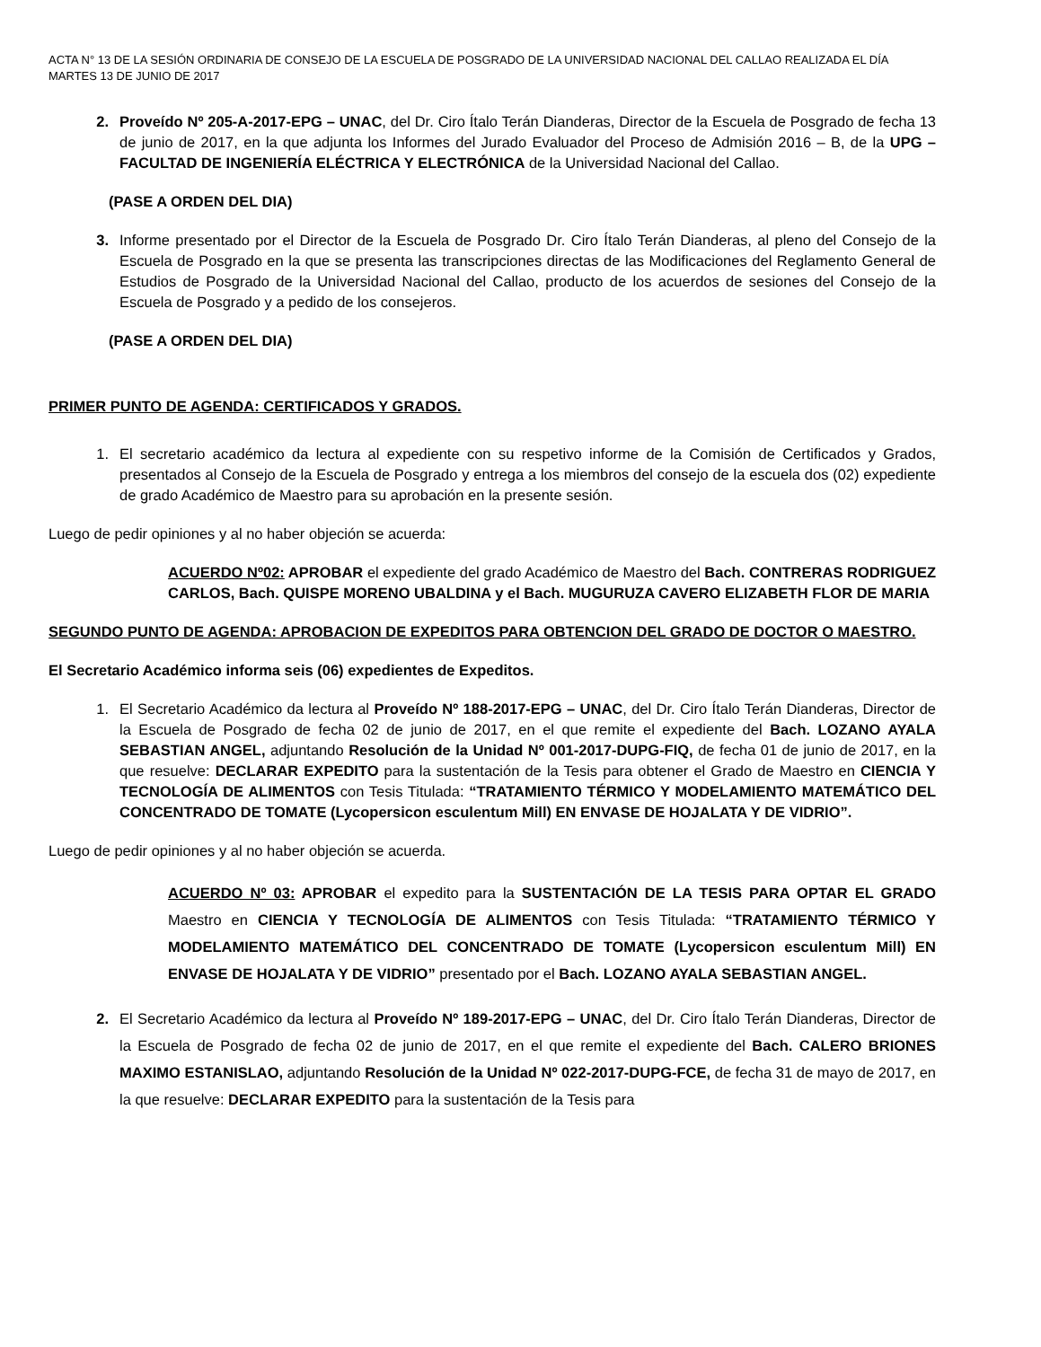ACTA N° 13 DE LA SESIÓN ORDINARIA DE CONSEJO DE LA ESCUELA DE POSGRADO DE LA UNIVERSIDAD NACIONAL DEL CALLAO REALIZADA EL DÍA MARTES 13 DE JUNIO DE 2017
2. Proveído Nº 205-A-2017-EPG – UNAC, del Dr. Ciro Ítalo Terán Dianderas, Director de la Escuela de Posgrado de fecha 13 de junio de 2017, en la que adjunta los Informes del Jurado Evaluador del Proceso de Admisión 2016 – B, de la UPG –FACULTAD DE INGENIERÍA ELÉCTRICA Y ELECTRÓNICA de la Universidad Nacional del Callao.
(PASE A ORDEN DEL DIA)
3. Informe presentado por el Director de la Escuela de Posgrado Dr. Ciro Ítalo Terán Dianderas, al pleno del Consejo de la Escuela de Posgrado en la que se presenta las transcripciones directas de las Modificaciones del Reglamento General de Estudios de Posgrado de la Universidad Nacional del Callao, producto de los acuerdos de sesiones del Consejo de la Escuela de Posgrado y a pedido de los consejeros.
(PASE A ORDEN DEL DIA)
PRIMER PUNTO DE AGENDA: CERTIFICADOS Y GRADOS.
1. El secretario académico da lectura al expediente con su respetivo informe de la Comisión de Certificados y Grados, presentados al Consejo de la Escuela de Posgrado y entrega a los miembros del consejo de la escuela dos (02) expediente de grado Académico de Maestro para su aprobación en la presente sesión.
Luego de pedir opiniones y al no haber objeción se acuerda:
ACUERDO Nº02: APROBAR el expediente del grado Académico de Maestro del Bach. CONTRERAS RODRIGUEZ CARLOS, Bach. QUISPE MORENO UBALDINA y el Bach. MUGURUZA CAVERO ELIZABETH FLOR DE MARIA
SEGUNDO PUNTO DE AGENDA: APROBACION DE EXPEDITOS PARA OBTENCION DEL GRADO DE DOCTOR O MAESTRO.
El Secretario Académico informa seis (06) expedientes de Expeditos.
1. El Secretario Académico da lectura al Proveído Nº 188-2017-EPG – UNAC, del Dr. Ciro Ítalo Terán Dianderas, Director de la Escuela de Posgrado de fecha 02 de junio de 2017, en el que remite el expediente del Bach. LOZANO AYALA SEBASTIAN ANGEL, adjuntando Resolución de la Unidad Nº 001-2017-DUPG-FIQ, de fecha 01 de junio de 2017, en la que resuelve: DECLARAR EXPEDITO para la sustentación de la Tesis para obtener el Grado de Maestro en CIENCIA Y TECNOLOGÍA DE ALIMENTOS con Tesis Titulada: “TRATAMIENTO TÉRMICO Y MODELAMIENTO MATEMÁTICO DEL CONCENTRADO DE TOMATE (Lycopersicon esculentum Mill) EN ENVASE DE HOJALATA Y DE VIDRIO”.
Luego de pedir opiniones y al no haber objeción se acuerda.
ACUERDO Nº 03: APROBAR el expedito para la SUSTENTACIÓN DE LA TESIS PARA OPTAR EL GRADO Maestro en CIENCIA Y TECNOLOGÍA DE ALIMENTOS con Tesis Titulada: “TRATAMIENTO TÉRMICO Y MODELAMIENTO MATEMÁTICO DEL CONCENTRADO DE TOMATE (Lycopersicon esculentum Mill) EN ENVASE DE HOJALATA Y DE VIDRIO” presentado por el Bach. LOZANO AYALA SEBASTIAN ANGEL.
2. El Secretario Académico da lectura al Proveído Nº 189-2017-EPG – UNAC, del Dr. Ciro Ítalo Terán Dianderas, Director de la Escuela de Posgrado de fecha 02 de junio de 2017, en el que remite el expediente del Bach. CALERO BRIONES MAXIMO ESTANISLAO, adjuntando Resolución de la Unidad Nº 022-2017-DUPG-FCE, de fecha 31 de mayo de 2017, en la que resuelve: DECLARAR EXPEDITO para la sustentación de la Tesis para